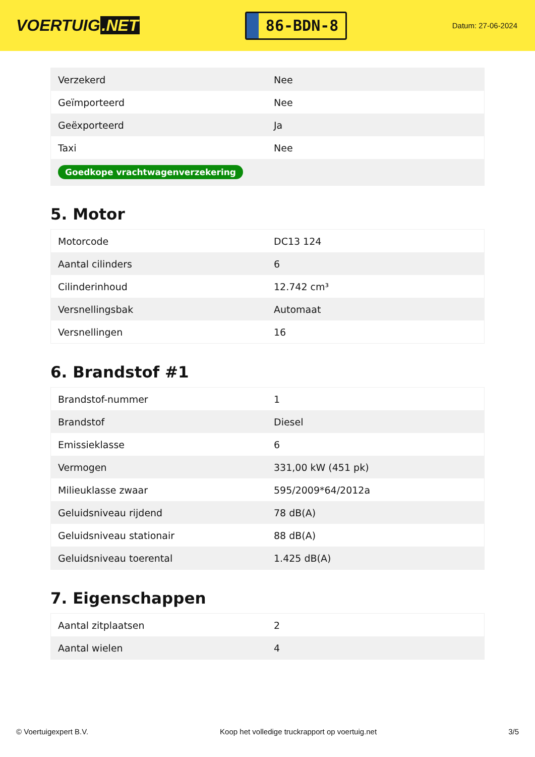VOERTUIG.NET
86-BDN-8
Datum: 27-06-2024
| Verzekerd | Nee |
| Geïmporteerd | Nee |
| Geëxporteerd | Ja |
| Taxi | Nee |
| Goedkope vrachtwagenverzekering | |
5. Motor
| Motorcode | DC13 124 |
| Aantal cilinders | 6 |
| Cilinderinhoud | 12.742 cm³ |
| Versnellingsbak | Automaat |
| Versnellingen | 16 |
6. Brandstof #1
| Brandstof-nummer | 1 |
| Brandstof | Diesel |
| Emissieklasse | 6 |
| Vermogen | 331,00 kW (451 pk) |
| Milieuklasse zwaar | 595/2009*64/2012a |
| Geluidsniveau rijdend | 78 dB(A) |
| Geluidsniveau stationair | 88 dB(A) |
| Geluidsniveau toerental | 1.425 dB(A) |
7. Eigenschappen
| Aantal zitplaatsen | 2 |
| Aantal wielen | 4 |
© Voertuigexpert B.V. Koop het volledige truckrapport op voertuig.net 3/5